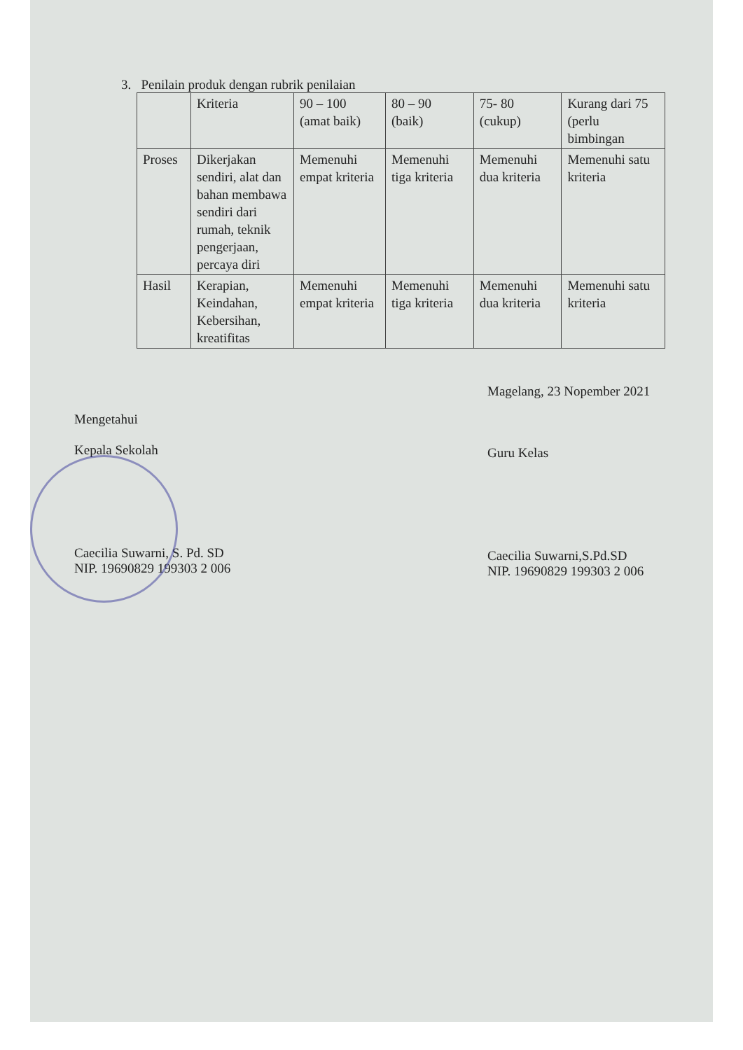3. Penilain produk dengan rubrik penilaian
| | Kriteria | 90 – 100 (amat baik) | 80 – 90 (baik) | 75- 80 (cukup) | Kurang dari 75 (perlu bimbingan |
| Proses | Dikerjakan sendiri, alat dan bahan membawa sendiri dari rumah, teknik pengerjaan, percaya diri | Memenuhi empat kriteria | Memenuhi tiga kriteria | Memenuhi dua kriteria | Memenuhi satu kriteria |
| Hasil | Kerapian, Keindahan, Kebersihan, kreatifitas | Memenuhi empat kriteria | Memenuhi tiga kriteria | Memenuhi dua kriteria | Memenuhi satu kriteria |
Mengetahui
Kepala Sekolah
Caecilia Suwarni, S. Pd. SD
NIP. 19690829 199303 2 006
Magelang, 23 Nopember 2021
Guru Kelas
Caecilia Suwarni,S.Pd.SD
NIP. 19690829 199303 2 006